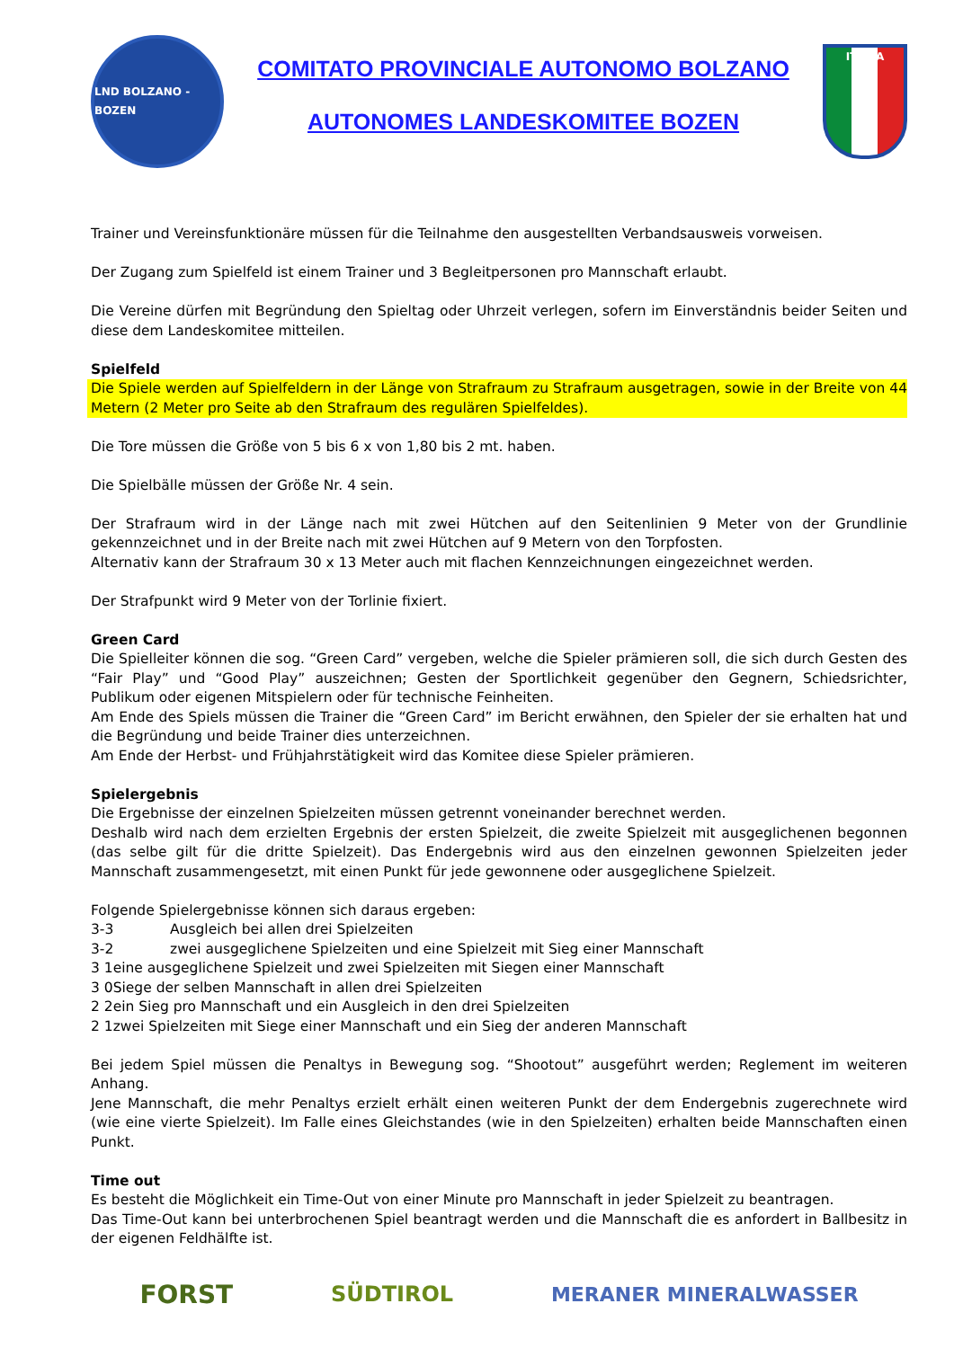LND BOLZANO - BOZEN
COMITATO PROVINCIALE AUTONOMO BOLZANO
AUTONOMES LANDESKOMITEE BOZEN
ITALIA
Trainer und Vereinsfunktionäre müssen für die Teilnahme den ausgestellten Verbandsausweis vorweisen.
Der Zugang zum Spielfeld ist einem Trainer und 3 Begleitpersonen pro Mannschaft erlaubt.
Die Vereine dürfen mit Begründung den Spieltag oder Uhrzeit verlegen, sofern im Einverständnis beider Seiten und diese dem Landeskomitee mitteilen.
Spielfeld
Die Spiele werden auf Spielfeldern in der Länge von Strafraum zu Strafraum ausgetragen, sowie in der Breite von 44 Metern (2 Meter pro Seite ab den Strafraum des regulären Spielfeldes).
Die Tore müssen die Größe von 5 bis 6 x von 1,80 bis 2 mt. haben.
Die Spielbälle müssen der Größe Nr. 4 sein.
Der Strafraum wird in der Länge nach mit zwei Hütchen auf den Seitenlinien 9 Meter von der Grundlinie gekennzeichnet und in der Breite nach mit zwei Hütchen auf 9 Metern von den Torpfosten.
Alternativ kann der Strafraum 30 x 13 Meter auch mit flachen Kennzeichnungen eingezeichnet werden.
Der Strafpunkt wird 9 Meter von der Torlinie fixiert.
Green Card
Die Spielleiter können die sog. “Green Card” vergeben, welche die Spieler prämieren soll, die sich durch Gesten des “Fair Play” und “Good Play” auszeichnen; Gesten der Sportlichkeit gegenüber den Gegnern, Schiedsrichter, Publikum oder eigenen Mitspielern oder für technische Feinheiten.
Am Ende des Spiels müssen die Trainer die “Green Card” im Bericht erwähnen, den Spieler der sie erhalten hat und die Begründung und beide Trainer dies unterzeichnen.
Am Ende der Herbst- und Frühjahrstätigkeit wird das Komitee diese Spieler prämieren.
Spielergebnis
Die Ergebnisse der einzelnen Spielzeiten müssen getrennt voneinander berechnet werden.
Deshalb wird nach dem erzielten Ergebnis der ersten Spielzeit, die zweite Spielzeit mit ausgeglichenen begonnen (das selbe gilt für die dritte Spielzeit). Das Endergebnis wird aus den einzelnen gewonnen Spielzeiten jeder Mannschaft zusammengesetzt, mit einen Punkt für jede gewonnene oder ausgeglichene Spielzeit.
Folgende Spielergebnisse können sich daraus ergeben:
3-3 Ausgleich bei allen drei Spielzeiten
3-2 zwei ausgeglichene Spielzeiten und eine Spielzeit mit Sieg einer Mannschaft
3 1eine ausgeglichene Spielzeit und zwei Spielzeiten mit Siegen einer Mannschaft
3 0Siege der selben Mannschaft in allen drei Spielzeiten
2 2ein Sieg pro Mannschaft und ein Ausgleich in den drei Spielzeiten
2 1zwei Spielzeiten mit Siege einer Mannschaft und ein Sieg der anderen Mannschaft
Bei jedem Spiel müssen die Penaltys in Bewegung sog. “Shootout” ausgeführt werden; Reglement im weiteren Anhang.
Jene Mannschaft, die mehr Penaltys erzielt erhält einen weiteren Punkt der dem Endergebnis zugerechnete wird (wie eine vierte Spielzeit). Im Falle eines Gleichstandes (wie in den Spielzeiten) erhalten beide Mannschaften einen Punkt.
Time out
Es besteht die Möglichkeit ein Time-Out von einer Minute pro Mannschaft in jeder Spielzeit zu beantragen.
Das Time-Out kann bei unterbrochenen Spiel beantragt werden und die Mannschaft die es anfordert in Ballbesitz in der eigenen Feldhälfte ist.
FORST SÜDTIROL MERANER MINERALWASSER